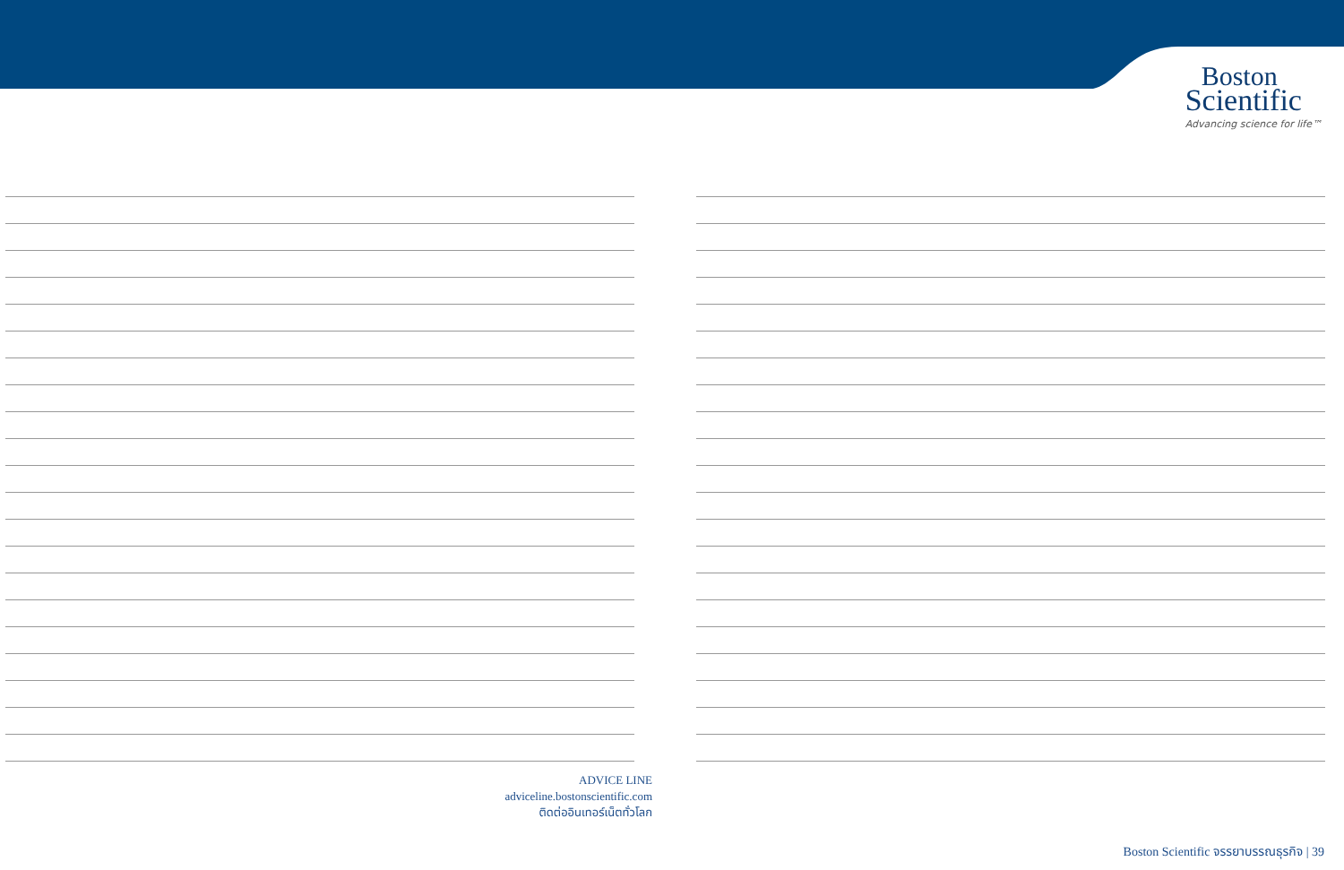Boston
Scientific
Advancing science for life™
ADVICE LINE
adviceline.bostonscientific.com
ติดต่ออินเทอร์เน็ตทั่วโลก
Boston Scientific จรรยาบรรณธุรกิจ | 39